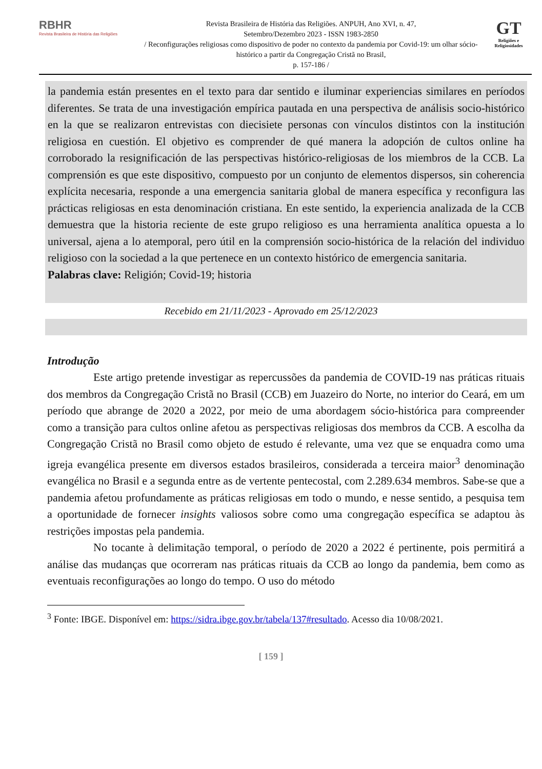RBHR
Revista Brasileira de História das Religiões
Revista Brasileira de História das Religiões. ANPUH, Ano XVI, n. 47,
Setembro/Dezembro 2023 - ISSN 1983-2850
/ Reconfigurações religiosas como dispositivo de poder no contexto da pandemia por Covid-19: um olhar sócio-histórico a partir da Congregação Cristã no Brasil,
p. 157-186 /
GT
Religiões e Religiosidades
la pandemia están presentes en el texto para dar sentido e iluminar experiencias similares en períodos diferentes. Se trata de una investigación empírica pautada en una perspectiva de análisis socio-histórico en la que se realizaron entrevistas con diecisiete personas con vínculos distintos con la institución religiosa en cuestión. El objetivo es comprender de qué manera la adopción de cultos online ha corroborado la resignificación de las perspectivas histórico-religiosas de los miembros de la CCB. La comprensión es que este dispositivo, compuesto por un conjunto de elementos dispersos, sin coherencia explícita necesaria, responde a una emergencia sanitaria global de manera específica y reconfigura las prácticas religiosas en esta denominación cristiana. En este sentido, la experiencia analizada de la CCB demuestra que la historia reciente de este grupo religioso es una herramienta analítica opuesta a lo universal, ajena a lo atemporal, pero útil en la comprensión socio-histórica de la relación del individuo religioso con la sociedad a la que pertenece en un contexto histórico de emergencia sanitaria.
Palabras clave: Religión; Covid-19; historia
Recebido em 21/11/2023 - Aprovado em 25/12/2023
Introdução
Este artigo pretende investigar as repercussões da pandemia de COVID-19 nas práticas rituais dos membros da Congregação Cristã no Brasil (CCB) em Juazeiro do Norte, no interior do Ceará, em um período que abrange de 2020 a 2022, por meio de uma abordagem sócio-histórica para compreender como a transição para cultos online afetou as perspectivas religiosas dos membros da CCB. A escolha da Congregação Cristã no Brasil como objeto de estudo é relevante, uma vez que se enquadra como uma igreja evangélica presente em diversos estados brasileiros, considerada a terceira maior<sup>3</sup> denominação evangélica no Brasil e a segunda entre as de vertente pentecostal, com 2.289.634 membros. Sabe-se que a pandemia afetou profundamente as práticas religiosas em todo o mundo, e nesse sentido, a pesquisa tem a oportunidade de fornecer insights valiosos sobre como uma congregação específica se adaptou às restrições impostas pela pandemia.
No tocante à delimitação temporal, o período de 2020 a 2022 é pertinente, pois permitirá a análise das mudanças que ocorreram nas práticas rituais da CCB ao longo da pandemia, bem como as eventuais reconfigurações ao longo do tempo. O uso do método
<sup>3</sup> Fonte: IBGE. Disponível em: https://sidra.ibge.gov.br/tabela/137#resultado. Acesso dia 10/08/2021.
[ 159 ]